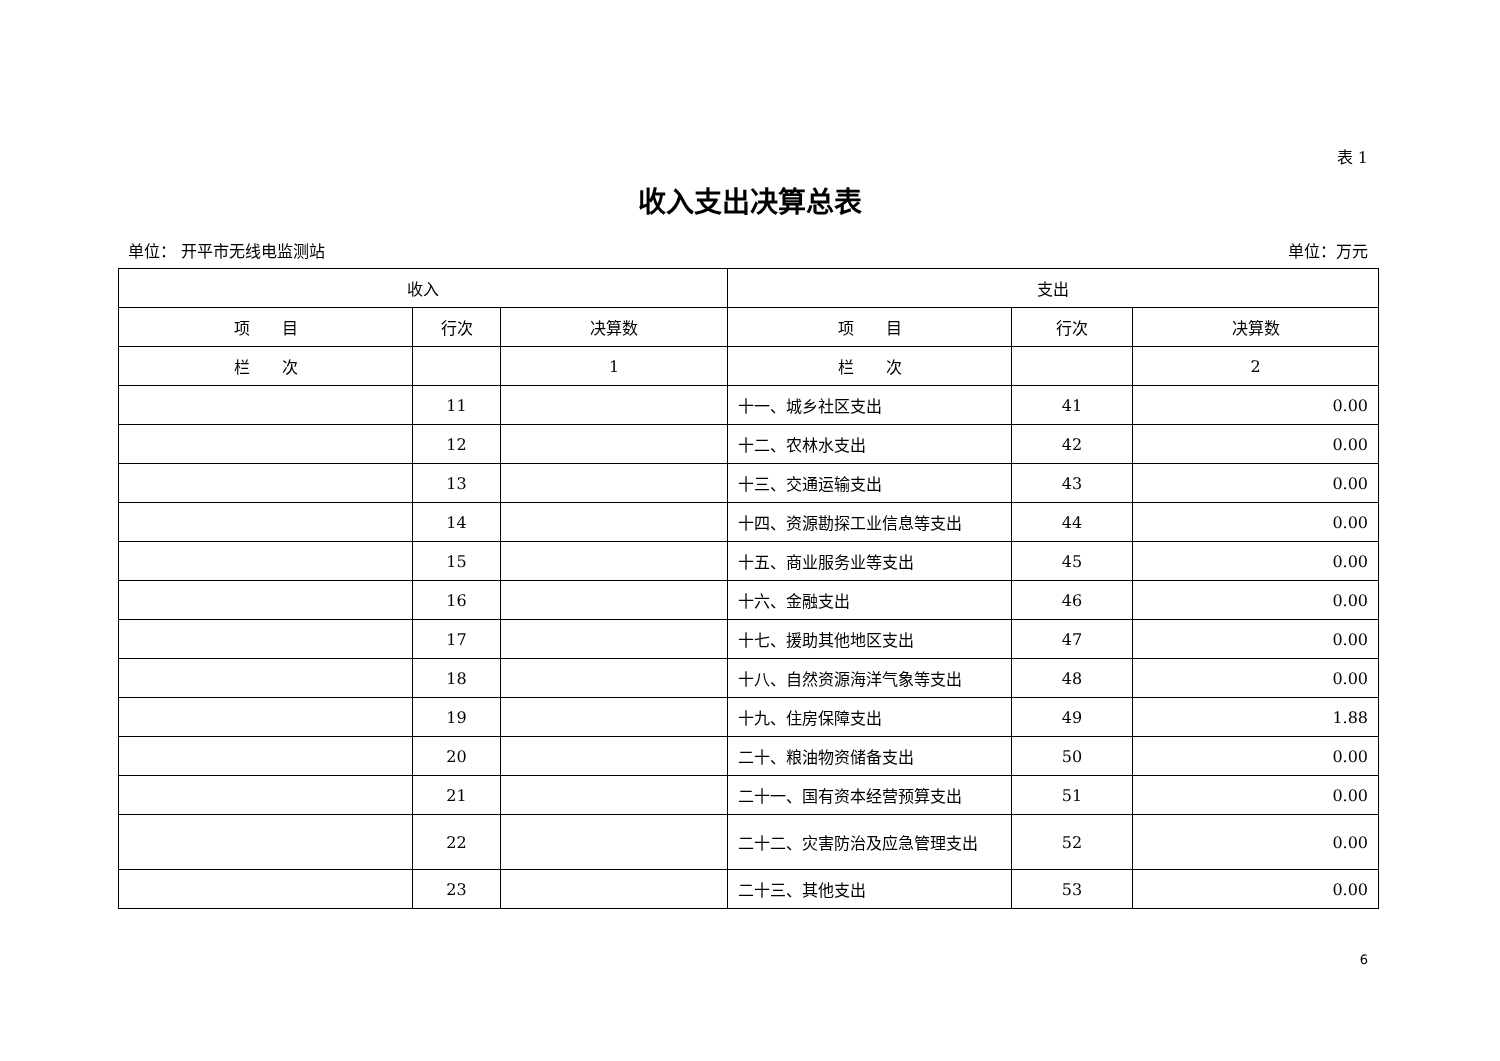表 1
收入支出决算总表
单位： 开平市无线电监测站 单位：万元
| 收入 | | | 支出 | | |
| --- | --- | --- | --- | --- | --- |
| 项 目 | 行次 | 决算数 | 项 目 | 行次 | 决算数 |
| 栏 次 | | 1 | 栏 次 | | 2 |
| | 11 | | 十一、城乡社区支出 | 41 | 0.00 |
| | 12 | | 十二、农林水支出 | 42 | 0.00 |
| | 13 | | 十三、交通运输支出 | 43 | 0.00 |
| | 14 | | 十四、资源勘探工业信息等支出 | 44 | 0.00 |
| | 15 | | 十五、商业服务业等支出 | 45 | 0.00 |
| | 16 | | 十六、金融支出 | 46 | 0.00 |
| | 17 | | 十七、援助其他地区支出 | 47 | 0.00 |
| | 18 | | 十八、自然资源海洋气象等支出 | 48 | 0.00 |
| | 19 | | 十九、住房保障支出 | 49 | 1.88 |
| | 20 | | 二十、粮油物资储备支出 | 50 | 0.00 |
| | 21 | | 二十一、国有资本经营预算支出 | 51 | 0.00 |
| | 22 | | 二十二、灾害防治及应急管理支出 | 52 | 0.00 |
| | 23 | | 二十三、其他支出 | 53 | 0.00 |
6